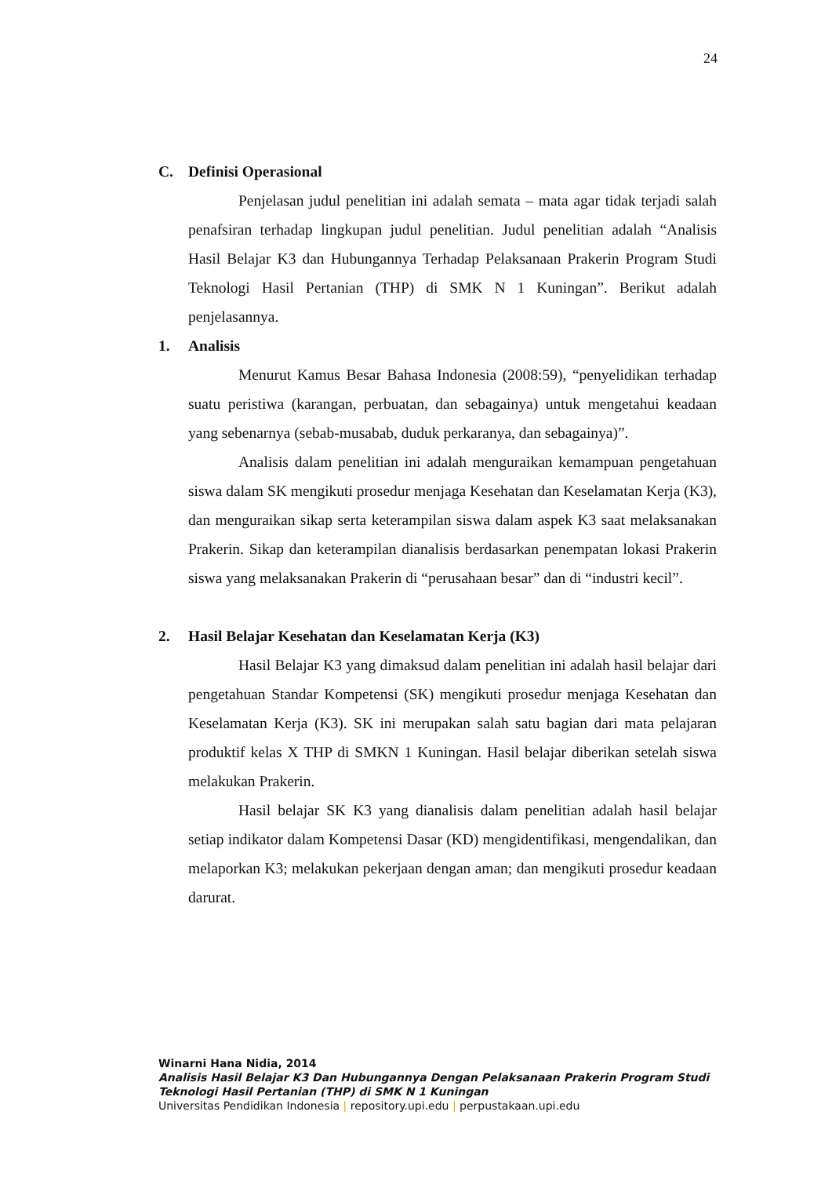24
C. Definisi Operasional
Penjelasan judul penelitian ini adalah semata – mata agar tidak terjadi salah penafsiran terhadap lingkupan judul penelitian. Judul penelitian adalah “Analisis Hasil Belajar K3 dan Hubungannya Terhadap Pelaksanaan Prakerin Program Studi Teknologi Hasil Pertanian (THP) di SMK N 1 Kuningan”. Berikut adalah penjelasannya.
1. Analisis
Menurut Kamus Besar Bahasa Indonesia (2008:59), “penyelidikan terhadap suatu peristiwa (karangan, perbuatan, dan sebagainya) untuk mengetahui keadaan yang sebenarnya (sebab-musabab, duduk perkaranya, dan sebagainya)”.
Analisis dalam penelitian ini adalah menguraikan kemampuan pengetahuan siswa dalam SK mengikuti prosedur menjaga Kesehatan dan Keselamatan Kerja (K3), dan menguraikan sikap serta keterampilan siswa dalam aspek K3 saat melaksanakan Prakerin. Sikap dan keterampilan dianalisis berdasarkan penempatan lokasi Prakerin siswa yang melaksanakan Prakerin di “perusahaan besar” dan di “industri kecil”.
2. Hasil Belajar Kesehatan dan Keselamatan Kerja (K3)
Hasil Belajar K3 yang dimaksud dalam penelitian ini adalah hasil belajar dari pengetahuan Standar Kompetensi (SK) mengikuti prosedur menjaga Kesehatan dan Keselamatan Kerja (K3). SK ini merupakan salah satu bagian dari mata pelajaran produktif kelas X THP di SMKN 1 Kuningan. Hasil belajar diberikan setelah siswa melakukan Prakerin.
Hasil belajar SK K3 yang dianalisis dalam penelitian adalah hasil belajar setiap indikator dalam Kompetensi Dasar (KD) mengidentifikasi, mengendalikan, dan melaporkan K3; melakukan pekerjaan dengan aman; dan mengikuti prosedur keadaan darurat.
Winarni Hana Nidia, 2014
Analisis Hasil Belajar K3 Dan Hubungannya Dengan Pelaksanaan Prakerin Program Studi
Teknologi Hasil Pertanian (THP) di SMK N 1 Kuningan
Universitas Pendidikan Indonesia | repository.upi.edu | perpustakaan.upi.edu